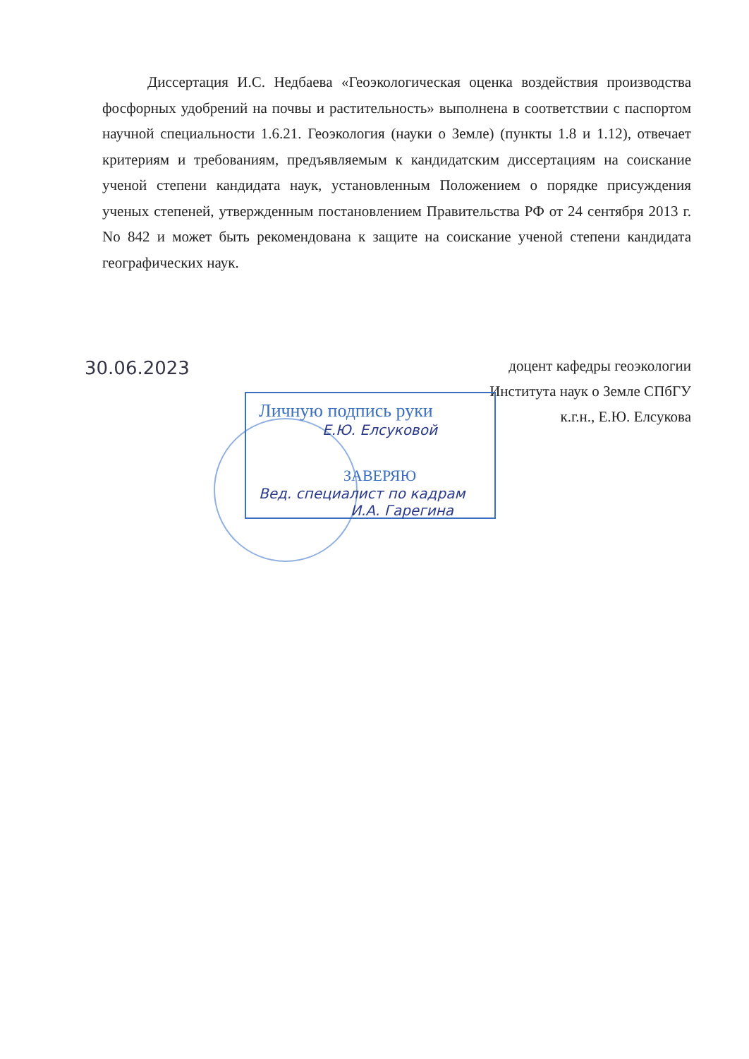Диссертация И.С. Недбаева «Геоэкологическая оценка воздействия производства фосфорных удобрений на почвы и растительность» выполнена в соответствии с паспортом научной специальности 1.6.21. Геоэкология (науки о Земле) (пункты 1.8 и 1.12), отвечает критериям и требованиям, предъявляемым к кандидатским диссертациям на соискание ученой степени кандидата наук, установленным Положением о порядке присуждения ученых степеней, утвержденным постановлением Правительства РФ от 24 сентября 2013 г. No 842 и может быть рекомендована к защите на соискание ученой степени кандидата географических наук.
30.06.2023
доцент кафедры геоэкологии
Института наук о Земле СПбГУ
к.г.н., Е.Ю. Елсукова
Личную подпись руки
Е.Ю. Елсуковой
ЗАВЕРЯЮ
Вед. специалист по кадрам
И.А. Гарегина